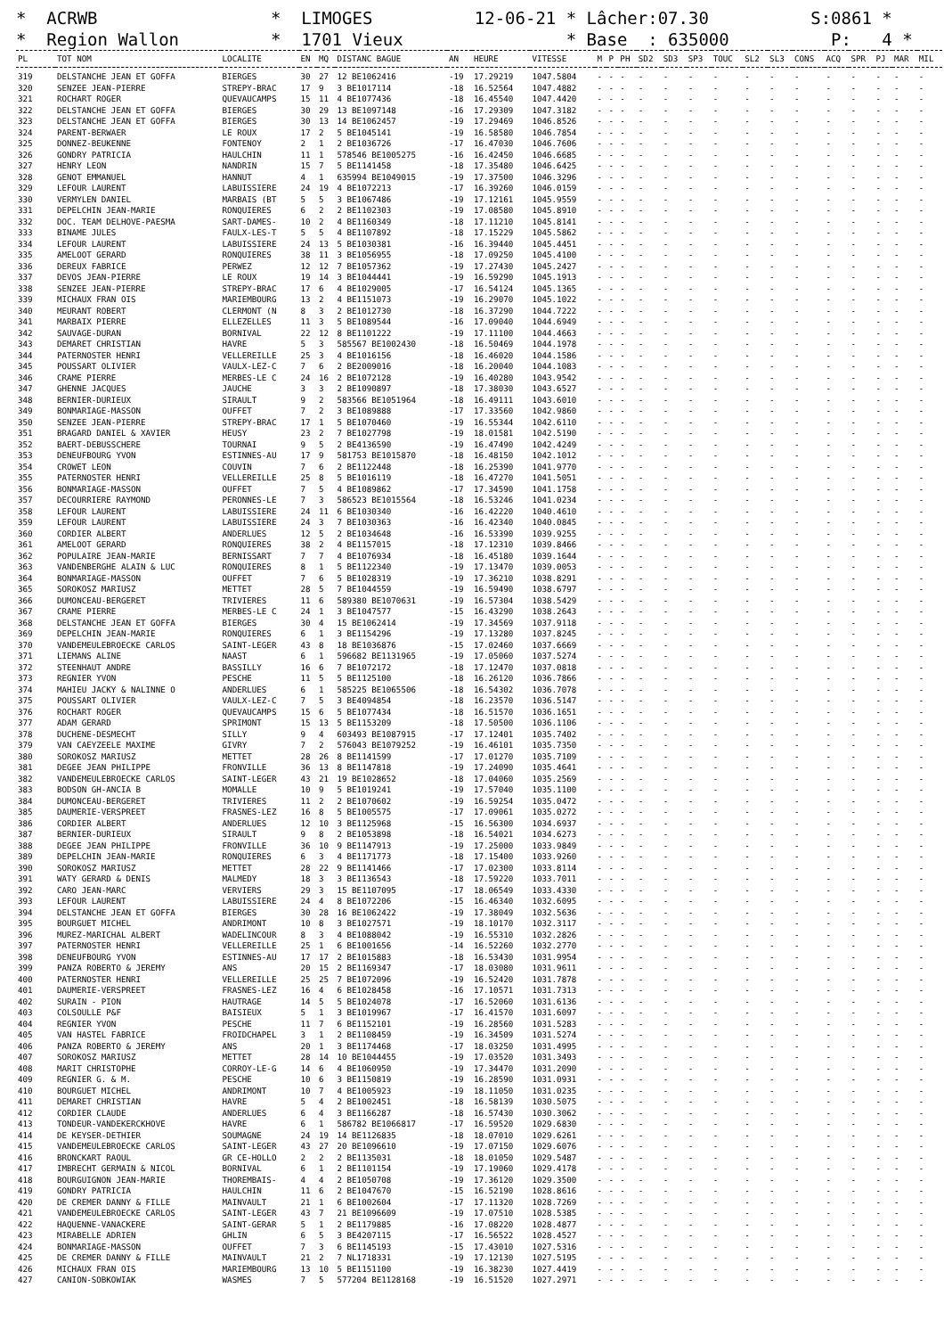* ACRWB * LIMOGES 12-06-21 * Lâcher:07.30 S:0861 * * Region Wallon * 1701 Vieux * Base : 635000 P: 4 *
| PL | TOT NOM | LOCALITE | EN | MQ | DISTANC BAGUE | AN | HEURE | VITESSE | M | P | PH | SD2 | SD3 | SP3 | TOUC | SL2 | SL3 | CONS | ACQ | SPR | PJ | MAR | MIL |
| --- | --- | --- | --- | --- | --- | --- | --- | --- | --- | --- | --- | --- | --- | --- | --- | --- | --- | --- | --- | --- | --- | --- | --- |
| 319 | DELSTANCHE JEAN ET GOFFA | BIERGES | 30 | 27 | 12 BE1062416 | -19 | 17.29219 | 1047.5804 | - | - | - | - | - | - | - | - | - | - | - | - | - | - | - |
| 320 | SENZEE JEAN-PIERRE | STREPY-BRAC | 17 | 9 | 3 BE1017114 | -18 | 16.52564 | 1047.4882 | - | - | - | - | - | - | - | - | - | - | - | - | - | - | - |
| 321 | ROCHART ROGER | QUEVAUCAMPS | 15 | 11 | 4 BE1077436 | -18 | 16.45540 | 1047.4420 | - | - | - | - | - | - | - | - | - | - | - | - | - | - | - |
| 322 | DELSTANCHE JEAN ET GOFFA | BIERGES | 30 | 29 | 13 BE1097148 | -16 | 17.29309 | 1047.3182 | - | - | - | - | - | - | - | - | - | - | - | - | - | - | - |
| 323 | DELSTANCHE JEAN ET GOFFA | BIERGES | 30 | 13 | 14 BE1062457 | -19 | 17.29469 | 1046.8526 | - | - | - | - | - | - | - | - | - | - | - | - | - | - | - |
| 324 | PARENT-BERWAER | LE ROUX | 17 | 2 | 5 BE1045141 | -19 | 16.58580 | 1046.7854 | - | - | - | - | - | - | - | - | - | - | - | - | - | - | - |
| 325 | DONNEZ-BEUKENNE | FONTENOY | 2 | 1 | 2 BE1036726 | -17 | 16.47030 | 1046.7606 | - | - | - | - | - | - | - | - | - | - | - | - | - | - | - |
| 326 | GONDRY PATRICIA | HAULCHIN | 11 | 1 | 578546 BE1005275 | -16 | 16.42450 | 1046.6685 | - | - | - | - | - | - | - | - | - | - | - | - | - | - | - |
| 327 | HENRY LEON | NANDRIN | 15 | 7 | 5 BE1141458 | -18 | 17.35480 | 1046.6425 | - | - | - | - | - | - | - | - | - | - | - | - | - | - | - |
| 328 | GENOT EMMANUEL | HANNUT | 4 | 1 | 635994 BE1049015 | -19 | 17.37500 | 1046.3296 | - | - | - | - | - | - | - | - | - | - | - | - | - | - | - |
| 329 | LEFOUR LAURENT | LABUISSIERE | 24 | 19 | 4 BE1072213 | -17 | 16.39260 | 1046.0159 | - | - | - | - | - | - | - | - | - | - | - | - | - | - | - |
| 330 | VERMYLEN DANIEL | MARBAIS (BT | 5 | 5 | 3 BE1067486 | -19 | 17.12161 | 1045.9559 | - | - | - | - | - | - | - | - | - | - | - | - | - | - | - |
| 331 | DEPELCHIN JEAN-MARIE | RONQUIERES | 6 | 2 | 2 BE1102303 | -19 | 17.08580 | 1045.8910 | - | - | - | - | - | - | - | - | - | - | - | - | - | - | - |
| 332 | DOC. TEAM DELHOVE-PAESMA | SART-DAMES- | 10 | 2 | 4 BE1160349 | -18 | 17.11210 | 1045.8141 | - | - | - | - | - | - | - | - | - | - | - | - | - | - | - |
| 333 | BINAME JULES | FAULX-LES-T | 5 | 5 | 4 BE1107892 | -18 | 17.15229 | 1045.5862 | - | - | - | - | - | - | - | - | - | - | - | - | - | - | - |
| 334 | LEFOUR LAURENT | LABUISSIERE | 24 | 13 | 5 BE1030381 | -16 | 16.39440 | 1045.4451 | - | - | - | - | - | - | - | - | - | - | - | - | - | - | - |
| 335 | AMELOOT GERARD | RONQUIERES | 38 | 11 | 3 BE1056955 | -18 | 17.09250 | 1045.4100 | - | - | - | - | - | - | - | - | - | - | - | - | - | - | - |
| 336 | DEREUX FABRICE | PERWEZ | 12 | 12 | 7 BE1057362 | -19 | 17.27430 | 1045.2427 | - | - | - | - | - | - | - | - | - | - | - | - | - | - | - |
| 337 | DEVOS JEAN-PIERRE | LE ROUX | 19 | 14 | 3 BE1044441 | -19 | 16.59290 | 1045.1913 | - | - | - | - | - | - | - | - | - | - | - | - | - | - | - |
| 338 | SENZEE JEAN-PIERRE | STREPY-BRAC | 17 | 6 | 4 BE1029005 | -17 | 16.54124 | 1045.1365 | - | - | - | - | - | - | - | - | - | - | - | - | - | - | - |
| 339 | MICHAUX FRAN OIS | MARIEMBOURG | 13 | 2 | 4 BE1151073 | -19 | 16.29070 | 1045.1022 | - | - | - | - | - | - | - | - | - | - | - | - | - | - | - |
| 340 | MEURANT ROBERT | CLERMONT (N | 8 | 3 | 2 BE1012730 | -18 | 16.37290 | 1044.7222 | - | - | - | - | - | - | - | - | - | - | - | - | - | - | - |
| 341 | MARBAIX PIERRE | ELLEZELLES | 11 | 3 | 5 BE1089544 | -16 | 17.09040 | 1044.6949 | - | - | - | - | - | - | - | - | - | - | - | - | - | - | - |
| 342 | SAUVAGE-DURAN | BORNIVAL | 22 | 12 | 8 BE1101222 | -19 | 17.11100 | 1044.4663 | - | - | - | - | - | - | - | - | - | - | - | - | - | - | - |
| 343 | DEMARET CHRISTIAN | HAVRE | 5 | 3 | 585567 BE1002430 | -18 | 16.50469 | 1044.1978 | - | - | - | - | - | - | - | - | - | - | - | - | - | - | - |
| 344 | PATERNOSTER HENRI | VELLEREILLE | 25 | 3 | 4 BE1016156 | -18 | 16.46020 | 1044.1586 | - | - | - | - | - | - | - | - | - | - | - | - | - | - | - |
| 345 | POUSSART OLIVIER | VAULX-LEZ-C | 7 | 6 | 2 BE2009016 | -18 | 16.20040 | 1044.1083 | - | - | - | - | - | - | - | - | - | - | - | - | - | - | - |
| 346 | CRAME PIERRE | MERBES-LE C | 24 | 16 | 2 BE1072128 | -19 | 16.40280 | 1043.9542 | - | - | - | - | - | - | - | - | - | - | - | - | - | - | - |
| 347 | GHENNE JACQUES | JAUCHE | 3 | 3 | 2 BE1090897 | -18 | 17.38030 | 1043.6527 | - | - | - | - | - | - | - | - | - | - | - | - | - | - | - |
| 348 | BERNIER-DURIEUX | SIRAULT | 9 | 2 | 583566 BE1051964 | -18 | 16.49111 | 1043.6010 | - | - | - | - | - | - | - | - | - | - | - | - | - | - | - |
| 349 | BONMARIAGE-MASSON | OUFFET | 7 | 2 | 3 BE1089888 | -17 | 17.33560 | 1042.9860 | - | - | - | - | - | - | - | - | - | - | - | - | - | - | - |
| 350 | SENZEE JEAN-PIERRE | STREPY-BRAC | 17 | 1 | 5 BE1070460 | -19 | 16.55344 | 1042.6110 | - | - | - | - | - | - | - | - | - | - | - | - | - | - | - |
| 351 | BRAGARD DANIEL & XAVIER | HEUSY | 23 | 2 | 7 BE1027798 | -19 | 18.01581 | 1042.5190 | - | - | - | - | - | - | - | - | - | - | - | - | - | - | - |
| 352 | BAERT-DEBUSSCHERE | TOURNAI | 9 | 5 | 2 BE4136590 | -19 | 16.47490 | 1042.4249 | - | - | - | - | - | - | - | - | - | - | - | - | - | - | - |
| 353 | DENEUFBOURG YVON | ESTINNES-AU | 17 | 9 | 581753 BE1015870 | -18 | 16.48150 | 1042.1012 | - | - | - | - | - | - | - | - | - | - | - | - | - | - | - |
| 354 | CROWET LEON | COUVIN | 7 | 6 | 2 BE1122448 | -18 | 16.25390 | 1041.9770 | - | - | - | - | - | - | - | - | - | - | - | - | - | - | - |
| 355 | PATERNOSTER HENRI | VELLEREILLE | 25 | 8 | 5 BE1016119 | -18 | 16.47270 | 1041.5051 | - | - | - | - | - | - | - | - | - | - | - | - | - | - | - |
| 356 | BONMARIAGE-MASSON | OUFFET | 7 | 5 | 4 BE1089862 | -17 | 17.34590 | 1041.1758 | - | - | - | - | - | - | - | - | - | - | - | - | - | - | - |
| 357 | DECOURRIERE RAYMOND | PERONNES-LE | 7 | 3 | 586523 BE1015564 | -18 | 16.53246 | 1041.0234 | - | - | - | - | - | - | - | - | - | - | - | - | - | - | - |
| 358 | LEFOUR LAURENT | LABUISSIERE | 24 | 11 | 6 BE1030340 | -16 | 16.42220 | 1040.4610 | - | - | - | - | - | - | - | - | - | - | - | - | - | - | - |
| 359 | LEFOUR LAURENT | LABUISSIERE | 24 | 3 | 7 BE1030363 | -16 | 16.42340 | 1040.0845 | - | - | - | - | - | - | - | - | - | - | - | - | - | - | - |
| 360 | CORDIER ALBERT | ANDERLUES | 12 | 5 | 2 BE1034648 | -16 | 16.53390 | 1039.9255 | - | - | - | - | - | - | - | - | - | - | - | - | - | - | - |
| 361 | AMELOOT GERARD | RONQUIERES | 38 | 2 | 4 BE1157015 | -18 | 17.12310 | 1039.8466 | - | - | - | - | - | - | - | - | - | - | - | - | - | - | - |
| 362 | POPULAIRE JEAN-MARIE | BERNISSART | 7 | 7 | 4 BE1076934 | -18 | 16.45180 | 1039.1644 | - | - | - | - | - | - | - | - | - | - | - | - | - | - | - |
| 363 | VANDENBERGHE ALAIN & LUC | RONQUIERES | 8 | 1 | 5 BE1122340 | -19 | 17.13470 | 1039.0053 | - | - | - | - | - | - | - | - | - | - | - | - | - | - | - |
| 364 | BONMARIAGE-MASSON | OUFFET | 7 | 6 | 5 BE1028319 | -19 | 17.36210 | 1038.8291 | - | - | - | - | - | - | - | - | - | - | - | - | - | - | - |
| 365 | SOROKOSZ MARIUSZ | METTET | 28 | 5 | 7 BE1044559 | -19 | 16.59490 | 1038.6797 | - | - | - | - | - | - | - | - | - | - | - | - | - | - | - |
| 366 | DUMONCEAU-BERGERET | TRIVIERES | 11 | 6 | 589380 BE1070631 | -19 | 16.57304 | 1038.5429 | - | - | - | - | - | - | - | - | - | - | - | - | - | - | - |
| 367 | CRAME PIERRE | MERBES-LE C | 24 | 1 | 3 BE1047577 | -15 | 16.43290 | 1038.2643 | - | - | - | - | - | - | - | - | - | - | - | - | - | - | - |
| 368 | DELSTANCHE JEAN ET GOFFA | BIERGES | 30 | 4 | 15 BE1062414 | -19 | 17.34569 | 1037.9118 | - | - | - | - | - | - | - | - | - | - | - | - | - | - | - |
| 369 | DEPELCHIN JEAN-MARIE | RONQUIERES | 6 | 1 | 3 BE1154296 | -19 | 17.13280 | 1037.8245 | - | - | - | - | - | - | - | - | - | - | - | - | - | - | - |
| 370 | VANDEMEULEBROECKE CARLOS | SAINT-LEGER | 43 | 8 | 18 BE1036876 | -15 | 17.02460 | 1037.6669 | - | - | - | - | - | - | - | - | - | - | - | - | - | - | - |
| 371 | LIEMANS ALINE | NAAST | 6 | 1 | 596682 BE1131965 | -19 | 17.05060 | 1037.5274 | - | - | - | - | - | - | - | - | - | - | - | - | - | - | - |
| 372 | STEENHAUT ANDRE | BASSILLY | 16 | 6 | 7 BE1072172 | -18 | 17.12470 | 1037.0818 | - | - | - | - | - | - | - | - | - | - | - | - | - | - | - |
| 373 | REGNIER YVON | PESCHE | 11 | 5 | 5 BE1125100 | -18 | 16.26120 | 1036.7866 | - | - | - | - | - | - | - | - | - | - | - | - | - | - | - |
| 374 | MAHIEU JACKY & NALINNE O | ANDERLUES | 6 | 1 | 585225 BE1065506 | -18 | 16.54302 | 1036.7078 | - | - | - | - | - | - | - | - | - | - | - | - | - | - | - |
| 375 | POUSSART OLIVIER | VAULX-LEZ-C | 7 | 5 | 3 BE4094854 | -18 | 16.23570 | 1036.5147 | - | - | - | - | - | - | - | - | - | - | - | - | - | - | - |
| 376 | ROCHART ROGER | QUEVAUCAMPS | 15 | 6 | 5 BE1077434 | -18 | 16.51570 | 1036.1651 | - | - | - | - | - | - | - | - | - | - | - | - | - | - | - |
| 377 | ADAM GERARD | SPRIMONT | 15 | 13 | 5 BE1153209 | -18 | 17.50500 | 1036.1106 | - | - | - | - | - | - | - | - | - | - | - | - | - | - | - |
| 378 | DUCHENE-DESMECHT | SILLY | 9 | 4 | 603493 BE1087915 | -17 | 17.12401 | 1035.7402 | - | - | - | - | - | - | - | - | - | - | - | - | - | - | - |
| 379 | VAN CAEYZEELE MAXIME | GIVRY | 7 | 2 | 576043 BE1079252 | -19 | 16.46101 | 1035.7350 | - | - | - | - | - | - | - | - | - | - | - | - | - | - | - |
| 380 | SOROKOSZ MARIUSZ | METTET | 28 | 26 | 8 BE1141599 | -17 | 17.01270 | 1035.7109 | - | - | - | - | - | - | - | - | - | - | - | - | - | - | - |
| 381 | DEGEE JEAN PHILIPPE | FRONVILLE | 36 | 13 | 8 BE1147818 | -19 | 17.24090 | 1035.4641 | - | - | - | - | - | - | - | - | - | - | - | - | - | - | - |
| 382 | VANDEMEULEBROECKE CARLOS | SAINT-LEGER | 43 | 21 | 19 BE1028652 | -18 | 17.04060 | 1035.2569 | - | - | - | - | - | - | - | - | - | - | - | - | - | - | - |
| 383 | BODSON GH-ANCIA B | MOMALLE | 10 | 9 | 5 BE1019241 | -19 | 17.57040 | 1035.1100 | - | - | - | - | - | - | - | - | - | - | - | - | - | - | - |
| 384 | DUMONCEAU-BERGERET | TRIVIERES | 11 | 2 | 2 BE1070602 | -19 | 16.59254 | 1035.0472 | - | - | - | - | - | - | - | - | - | - | - | - | - | - | - |
| 385 | DAUMERIE-VERSPREET | FRASNES-LEZ | 16 | 8 | 5 BE1005575 | -17 | 17.09061 | 1035.0272 | - | - | - | - | - | - | - | - | - | - | - | - | - | - | - |
| 386 | CORDIER ALBERT | ANDERLUES | 12 | 10 | 3 BE1125968 | -15 | 16.56300 | 1034.6937 | - | - | - | - | - | - | - | - | - | - | - | - | - | - | - |
| 387 | BERNIER-DURIEUX | SIRAULT | 9 | 8 | 2 BE1053898 | -18 | 16.54021 | 1034.6273 | - | - | - | - | - | - | - | - | - | - | - | - | - | - | - |
| 388 | DEGEE JEAN PHILIPPE | FRONVILLE | 36 | 10 | 9 BE1147913 | -19 | 17.25000 | 1033.9849 | - | - | - | - | - | - | - | - | - | - | - | - | - | - | - |
| 389 | DEPELCHIN JEAN-MARIE | RONQUIERES | 6 | 3 | 4 BE1171773 | -18 | 17.15400 | 1033.9260 | - | - | - | - | - | - | - | - | - | - | - | - | - | - | - |
| 390 | SOROKOSZ MARIUSZ | METTET | 28 | 22 | 9 BE1141466 | -17 | 17.02300 | 1033.8114 | - | - | - | - | - | - | - | - | - | - | - | - | - | - | - |
| 391 | WATY GERARD & DENIS | MALMEDY | 18 | 3 | 3 BE1136543 | -18 | 17.59220 | 1033.7011 | - | - | - | - | - | - | - | - | - | - | - | - | - | - | - |
| 392 | CARO JEAN-MARC | VERVIERS | 29 | 3 | 15 BE1107095 | -17 | 18.06549 | 1033.4330 | - | - | - | - | - | - | - | - | - | - | - | - | - | - | - |
| 393 | LEFOUR LAURENT | LABUISSIERE | 24 | 4 | 8 BE1072206 | -15 | 16.46340 | 1032.6095 | - | - | - | - | - | - | - | - | - | - | - | - | - | - | - |
| 394 | DELSTANCHE JEAN ET GOFFA | BIERGES | 30 | 28 | 16 BE1062422 | -19 | 17.38049 | 1032.5636 | - | - | - | - | - | - | - | - | - | - | - | - | - | - | - |
| 395 | BOURGUET MICHEL | ANDRIMONT | 10 | 8 | 3 BE1027571 | -19 | 18.10170 | 1032.3117 | - | - | - | - | - | - | - | - | - | - | - | - | - | - | - |
| 396 | MUREZ-MARICHAL ALBERT | WADELINCOUR | 8 | 3 | 4 BE1088042 | -19 | 16.55310 | 1032.2826 | - | - | - | - | - | - | - | - | - | - | - | - | - | - | - |
| 397 | PATERNOSTER HENRI | VELLEREILLE | 25 | 1 | 6 BE1001656 | -14 | 16.52260 | 1032.2770 | - | - | - | - | - | - | - | - | - | - | - | - | - | - | - |
| 398 | DENEUFBOURG YVON | ESTINNES-AU | 17 | 17 | 2 BE1015883 | -18 | 16.53430 | 1031.9954 | - | - | - | - | - | - | - | - | - | - | - | - | - | - | - |
| 399 | PANZA ROBERTO & JEREMY | ANS | 20 | 15 | 2 BE1169347 | -17 | 18.03080 | 1031.9611 | - | - | - | - | - | - | - | - | - | - | - | - | - | - | - |
| 400 | PATERNOSTER HENRI | VELLEREILLE | 25 | 25 | 7 BE1072096 | -19 | 16.52420 | 1031.7878 | - | - | - | - | - | - | - | - | - | - | - | - | - | - | - |
| 401 | DAUMERIE-VERSPREET | FRASNES-LEZ | 16 | 4 | 6 BE1028458 | -16 | 17.10571 | 1031.7313 | - | - | - | - | - | - | - | - | - | - | - | - | - | - | - |
| 402 | SURAIN - PION | HAUTRAGE | 14 | 5 | 5 BE1024078 | -17 | 16.52060 | 1031.6136 | - | - | - | - | - | - | - | - | - | - | - | - | - | - | - |
| 403 | COLSOULLE P&F | BAISIEUX | 5 | 1 | 3 BE1019967 | -17 | 16.41570 | 1031.6097 | - | - | - | - | - | - | - | - | - | - | - | - | - | - | - |
| 404 | REGNIER YVON | PESCHE | 11 | 7 | 6 BE1152101 | -19 | 16.28560 | 1031.5283 | - | - | - | - | - | - | - | - | - | - | - | - | - | - | - |
| 405 | VAN HASTEL FABRICE | FROIDCHAPEL | 3 | 1 | 2 BE1108459 | -19 | 16.34509 | 1031.5274 | - | - | - | - | - | - | - | - | - | - | - | - | - | - | - |
| 406 | PANZA ROBERTO & JEREMY | ANS | 20 | 1 | 3 BE1174468 | -17 | 18.03250 | 1031.4995 | - | - | - | - | - | - | - | - | - | - | - | - | - | - | - |
| 407 | SOROKOSZ MARIUSZ | METTET | 28 | 14 | 10 BE1044455 | -19 | 17.03520 | 1031.3493 | - | - | - | - | - | - | - | - | - | - | - | - | - | - | - |
| 408 | MARIT CHRISTOPHE | CORROY-LE-G | 14 | 6 | 4 BE1060950 | -19 | 17.34470 | 1031.2090 | - | - | - | - | - | - | - | - | - | - | - | - | - | - | - |
| 409 | REGNIER G. & M. | PESCHE | 10 | 6 | 3 BE1150819 | -19 | 16.28590 | 1031.0931 | - | - | - | - | - | - | - | - | - | - | - | - | - | - | - |
| 410 | BOURGUET MICHEL | ANDRIMONT | 10 | 7 | 4 BE1005923 | -19 | 18.11050 | 1031.0235 | - | - | - | - | - | - | - | - | - | - | - | - | - | - | - |
| 411 | DEMARET CHRISTIAN | HAVRE | 5 | 4 | 2 BE1002451 | -18 | 16.58139 | 1030.5075 | - | - | - | - | - | - | - | - | - | - | - | - | - | - | - |
| 412 | CORDIER CLAUDE | ANDERLUES | 6 | 4 | 3 BE1166287 | -18 | 16.57430 | 1030.3062 | - | - | - | - | - | - | - | - | - | - | - | - | - | - | - |
| 413 | TONDEUR-VANDEKERCKHOVE | HAVRE | 6 | 1 | 586782 BE1066817 | -17 | 16.59520 | 1029.6830 | - | - | - | - | - | - | - | - | - | - | - | - | - | - | - |
| 414 | DE KEYSER-DETHIER | SOUMAGNE | 24 | 19 | 14 BE1126835 | -18 | 18.07010 | 1029.6261 | - | - | - | - | - | - | - | - | - | - | - | - | - | - | - |
| 415 | VANDEMEULEBROECKE CARLOS | SAINT-LEGER | 43 | 27 | 20 BE1096610 | -19 | 17.07150 | 1029.6076 | - | - | - | - | - | - | - | - | - | - | - | - | - | - | - |
| 416 | BRONCKART RAOUL | GR CE-HOLLO | 2 | 2 | 2 BE1135031 | -18 | 18.01050 | 1029.5487 | - | - | - | - | - | - | - | - | - | - | - | - | - | - | - |
| 417 | IMBRECHT GERMAIN & NICOL | BORNIVAL | 6 | 1 | 2 BE1101154 | -19 | 17.19060 | 1029.4178 | - | - | - | - | - | - | - | - | - | - | - | - | - | - | - |
| 418 | BOURGUIGNON JEAN-MARIE | THOREMBAIS- | 4 | 4 | 2 BE1050708 | -19 | 17.36120 | 1029.3500 | - | - | - | - | - | - | - | - | - | - | - | - | - | - | - |
| 419 | GONDRY PATRICIA | HAULCHIN | 11 | 6 | 2 BE1047670 | -15 | 16.52190 | 1028.8616 | - | - | - | - | - | - | - | - | - | - | - | - | - | - | - |
| 420 | DE CREMER DANNY & FILLE | MAINVAULT | 21 | 1 | 6 BE1002604 | -17 | 17.11320 | 1028.7269 | - | - | - | - | - | - | - | - | - | - | - | - | - | - | - |
| 421 | VANDEMEULEBROECKE CARLOS | SAINT-LEGER | 43 | 7 | 21 BE1096609 | -19 | 17.07510 | 1028.5385 | - | - | - | - | - | - | - | - | - | - | - | - | - | - | - |
| 422 | HAQUENNE-VANACKERE | SAINT-GERAR | 5 | 1 | 2 BE1179885 | -16 | 17.08220 | 1028.4877 | - | - | - | - | - | - | - | - | - | - | - | - | - | - | - |
| 423 | MIRABELLE ADRIEN | GHLIN | 6 | 5 | 3 BE4207115 | -17 | 16.56522 | 1028.4527 | - | - | - | - | - | - | - | - | - | - | - | - | - | - | - |
| 424 | BONMARIAGE-MASSON | OUFFET | 7 | 3 | 6 BE1145193 | -15 | 17.43010 | 1027.5316 | - | - | - | - | - | - | - | - | - | - | - | - | - | - | - |
| 425 | DE CREMER DANNY & FILLE | MAINVAULT | 21 | 2 | 7 NL1718331 | -19 | 17.12130 | 1027.5195 | - | - | - | - | - | - | - | - | - | - | - | - | - | - | - |
| 426 | MICHAUX FRAN OIS | MARIEMBOURG | 13 | 10 | 5 BE1151100 | -19 | 16.38230 | 1027.4419 | - | - | - | - | - | - | - | - | - | - | - | - | - | - | - |
| 427 | CANION-SOBKOWIAK | WASMES | 7 | 5 | 577204 BE1128168 | -19 | 16.51520 | 1027.2971 | - | - | - | - | - | - | - | - | - | - | - | - | - | - | - |